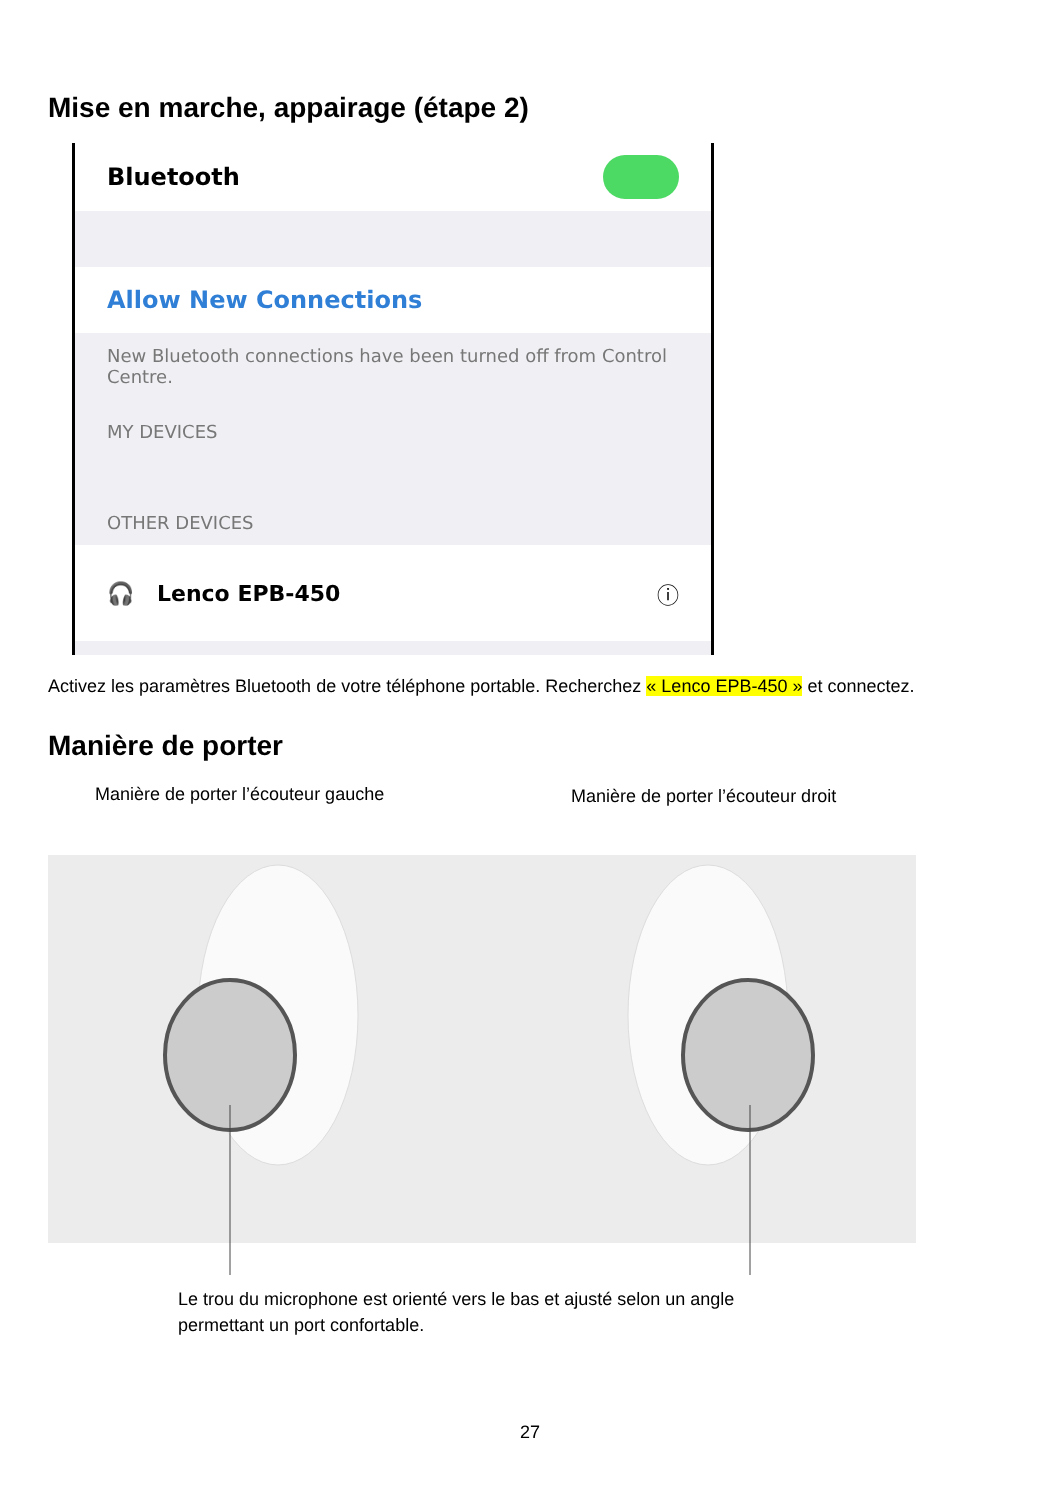Mise en marche, appairage (étape 2)
Bluetooth
Allow New Connections
New Bluetooth connections have been turned off from Control Centre.
MY DEVICES
OTHER DEVICES
🎧 Lenco EPB-450 ⓘ
Activez les paramètres Bluetooth de votre téléphone portable. Recherchez « Lenco EPB-450 » et connectez.
Manière de porter
Manière de porter l’écouteur gauche
Manière de porter l’écouteur droit
Le trou du microphone est orienté vers le bas et ajusté selon un angle permettant un port confortable.
27